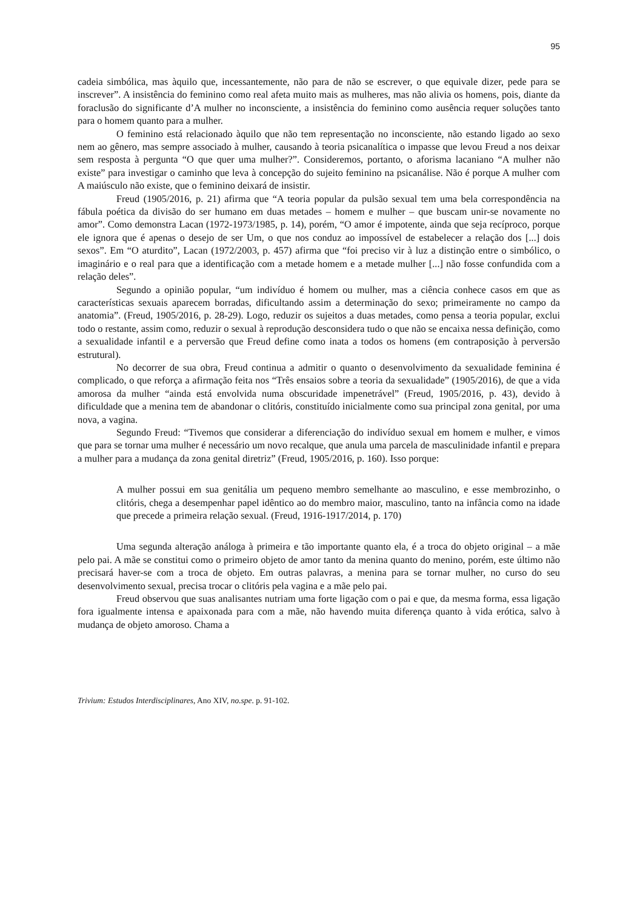95
cadeia simbólica, mas àquilo que, incessantemente, não para de não se escrever, o que equivale dizer, pede para se inscrever”. A insistência do feminino como real afeta muito mais as mulheres, mas não alivia os homens, pois, diante da foraclusão do significante d’A mulher no inconsciente, a insistência do feminino como ausência requer soluções tanto para o homem quanto para a mulher.
O feminino está relacionado àquilo que não tem representação no inconsciente, não estando ligado ao sexo nem ao gênero, mas sempre associado à mulher, causando à teoria psicanalítica o impasse que levou Freud a nos deixar sem resposta à pergunta “O que quer uma mulher?”. Consideremos, portanto, o aforisma lacaniano “A mulher não existe” para investigar o caminho que leva à concepção do sujeito feminino na psicanálise. Não é porque A mulher com A maiúsculo não existe, que o feminino deixará de insistir.
Freud (1905/2016, p. 21) afirma que “A teoria popular da pulsão sexual tem uma bela correspondência na fábula poética da divisão do ser humano em duas metades – homem e mulher – que buscam unir-se novamente no amor”. Como demonstra Lacan (1972-1973/1985, p. 14), porém, “O amor é impotente, ainda que seja recíproco, porque ele ignora que é apenas o desejo de ser Um, o que nos conduz ao impossível de estabelecer a relação dos [...] dois sexos”. Em “O aturdito”, Lacan (1972/2003, p. 457) afirma que “foi preciso vir à luz a distinção entre o simbólico, o imaginário e o real para que a identificação com a metade homem e a metade mulher [...] não fosse confundida com a relação deles”.
Segundo a opinião popular, “um indivíduo é homem ou mulher, mas a ciência conhece casos em que as características sexuais aparecem borradas, dificultando assim a determinação do sexo; primeiramente no campo da anatomia”. (Freud, 1905/2016, p. 28-29). Logo, reduzir os sujeitos a duas metades, como pensa a teoria popular, exclui todo o restante, assim como, reduzir o sexual à reprodução desconsidera tudo o que não se encaixa nessa definição, como a sexualidade infantil e a perversão que Freud define como inata a todos os homens (em contraposição à perversão estrutural).
No decorrer de sua obra, Freud continua a admitir o quanto o desenvolvimento da sexualidade feminina é complicado, o que reforça a afirmação feita nos “Três ensaios sobre a teoria da sexualidade” (1905/2016), de que a vida amorosa da mulher “ainda está envolvida numa obscuridade impenetrável” (Freud, 1905/2016, p. 43), devido à dificuldade que a menina tem de abandonar o clitóris, constituído inicialmente como sua principal zona genital, por uma nova, a vagina.
Segundo Freud: “Tivemos que considerar a diferenciação do indivíduo sexual em homem e mulher, e vimos que para se tornar uma mulher é necessário um novo recalque, que anula uma parcela de masculinidade infantil e prepara a mulher para a mudança da zona genital diretriz” (Freud, 1905/2016, p. 160). Isso porque:
A mulher possui em sua genitália um pequeno membro semelhante ao masculino, e esse membrozinho, o clitóris, chega a desempenhar papel idêntico ao do membro maior, masculino, tanto na infância como na idade que precede a primeira relação sexual. (Freud, 1916-1917/2014, p. 170)
Uma segunda alteração análoga à primeira e tão importante quanto ela, é a troca do objeto original – a mãe pelo pai. A mãe se constitui como o primeiro objeto de amor tanto da menina quanto do menino, porém, este último não precisará haver-se com a troca de objeto. Em outras palavras, a menina para se tornar mulher, no curso do seu desenvolvimento sexual, precisa trocar o clitóris pela vagina e a mãe pelo pai.
Freud observou que suas analisantes nutriam uma forte ligação com o pai e que, da mesma forma, essa ligação fora igualmente intensa e apaixonada para com a mãe, não havendo muita diferença quanto à vida erótica, salvo à mudança de objeto amoroso. Chama a
Trivium: Estudos Interdisciplinares, Ano XIV, no.spe. p. 91-102.